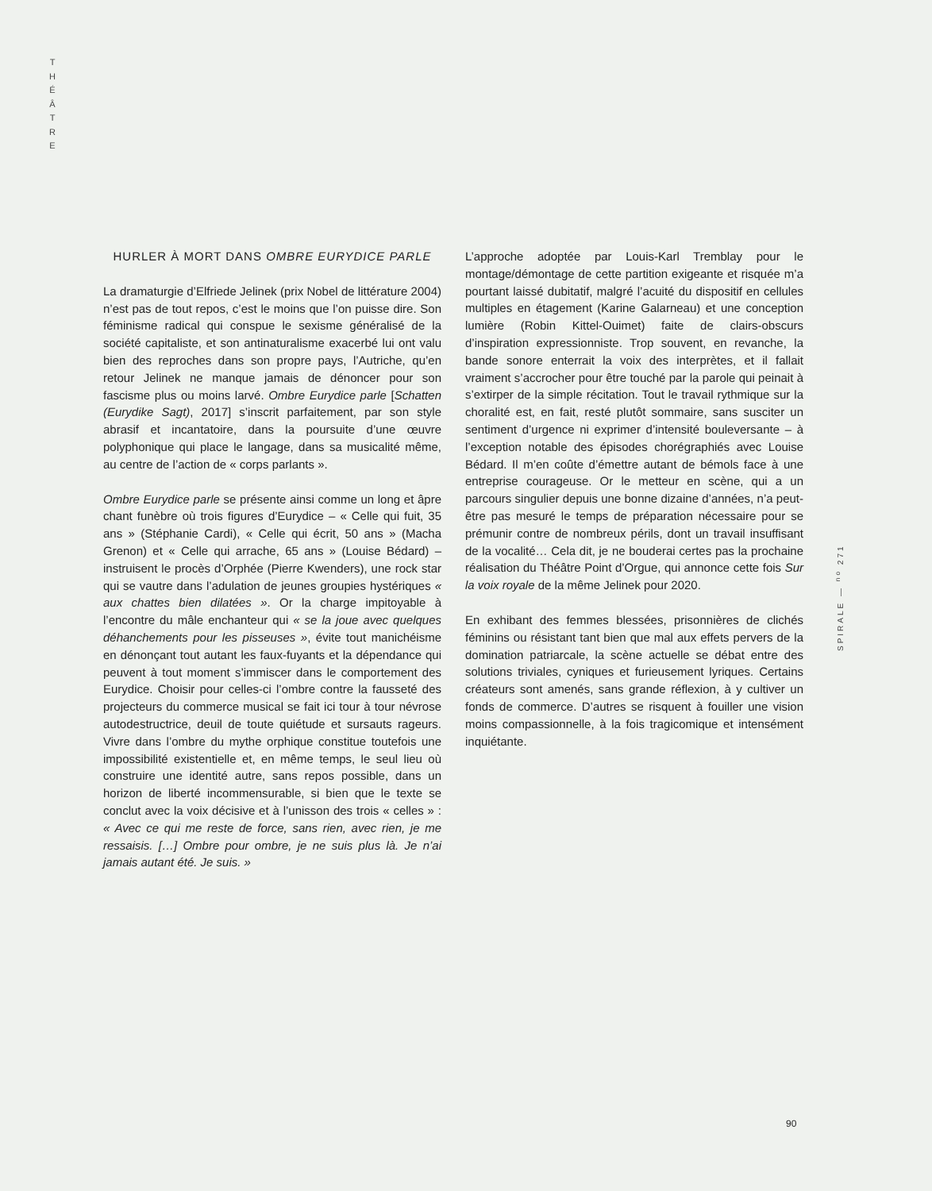T
H
É
Â
T
R
E
HURLER À MORT DANS OMBRE EURYDICE PARLE
La dramaturgie d’Elfriede Jelinek (prix Nobel de littérature 2004) n’est pas de tout repos, c’est le moins que l’on puisse dire. Son féminisme radical qui conspue le sexisme généralisé de la société capitaliste, et son antinaturalisme exacerbé lui ont valu bien des reproches dans son propre pays, l’Autriche, qu’en retour Jelinek ne manque jamais de dénoncer pour son fascisme plus ou moins larvé. Ombre Eurydice parle [Schatten (Eurydike Sagt), 2017] s’inscrit parfaitement, par son style abrasif et incantatoire, dans la poursuite d’une œuvre polyphonique qui place le langage, dans sa musicalité même, au centre de l’action de « corps parlants ».
Ombre Eurydice parle se présente ainsi comme un long et âpre chant funèbre où trois figures d’Eurydice – « Celle qui fuit, 35 ans » (Stéphanie Cardi), « Celle qui écrit, 50 ans » (Macha Grenon) et « Celle qui arrache, 65 ans » (Louise Bédard) – instruisent le procès d’Orphée (Pierre Kwenders), une rock star qui se vautre dans l’adulation de jeunes groupies hystériques « aux chattes bien dilatées ». Or la charge impitoyable à l’encontre du mâle enchanteur qui « se la joue avec quelques déhanchements pour les pisseuses », évite tout manichéisme en dénonçant tout autant les faux-fuyants et la dépendance qui peuvent à tout moment s’immiscer dans le comportement des Eurydice. Choisir pour celles-ci l’ombre contre la fausseté des projecteurs du commerce musical se fait ici tour à tour névrose autodestructrice, deuil de toute quiétude et sursauts rageurs. Vivre dans l’ombre du mythe orphique constitue toutefois une impossibilité existentielle et, en même temps, le seul lieu où construire une identité autre, sans repos possible, dans un horizon de liberté incommensurable, si bien que le texte se conclut avec la voix décisive et à l’unisson des trois « celles » : « Avec ce qui me reste de force, sans rien, avec rien, je me ressaisis. […] Ombre pour ombre, je ne suis plus là. Je n’ai jamais autant été. Je suis. »
L’approche adoptée par Louis-Karl Tremblay pour le montage/démontage de cette partition exigeante et risquée m’a pourtant laissé dubitatif, malgré l’acuité du dispositif en cellules multiples en étagement (Karine Galarneau) et une conception lumière (Robin Kittel-Ouimet) faite de clairs-obscurs d’inspiration expressionniste. Trop souvent, en revanche, la bande sonore enterrait la voix des interprètes, et il fallait vraiment s’accrocher pour être touché par la parole qui peinait à s’extirper de la simple récitation. Tout le travail rythmique sur la choralité est, en fait, resté plutôt sommaire, sans susciter un sentiment d’urgence ni exprimer d’intensité bouleversante – à l’exception notable des épisodes chorégraphiés avec Louise Bédard. Il m’en coûte d’émettre autant de bémols face à une entreprise courageuse. Or le metteur en scène, qui a un parcours singulier depuis une bonne dizaine d’années, n’a peut-être pas mesuré le temps de préparation nécessaire pour se prémunir contre de nombreux périls, dont un travail insuffisant de la vocalité… Cela dit, je ne bouderai certes pas la prochaine réalisation du Théâtre Point d’Orgue, qui annonce cette fois Sur la voix royale de la même Jelinek pour 2020.
En exhibant des femmes blessées, prisonnières de clichés féminins ou résistant tant bien que mal aux effets pervers de la domination patriarcale, la scène actuelle se débat entre des solutions triviales, cyniques et furieusement lyriques. Certains créateurs sont amenés, sans grande réflexion, à y cultiver un fonds de commerce. D’autres se risquent à fouiller une vision moins compassionnelle, à la fois tragicomique et intensément inquiétante.
SPIRALE — <sup>no</sup> 271
90